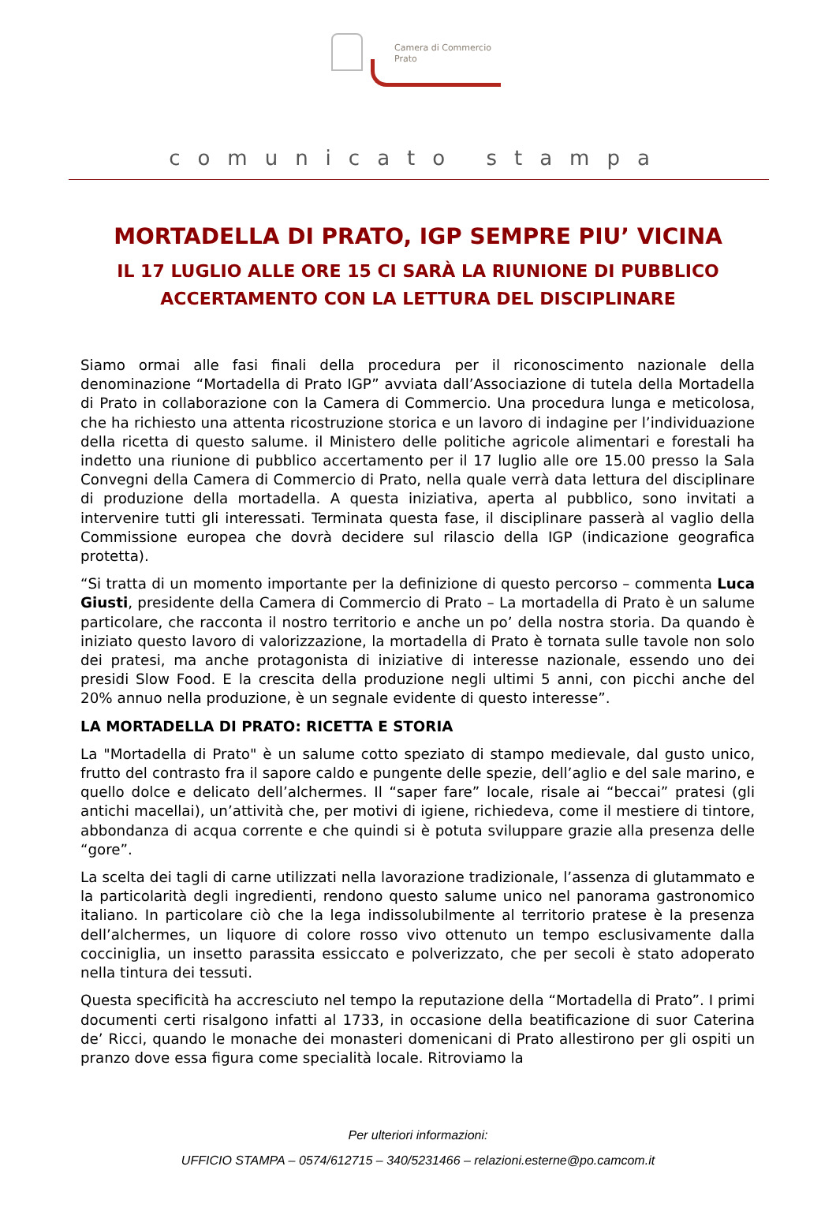Camera di Commercio
Prato
comunicato stampa
MORTADELLA DI PRATO, IGP SEMPRE PIU’ VICINA
IL 17 LUGLIO ALLE ORE 15 CI SARÀ LA RIUNIONE DI PUBBLICO ACCERTAMENTO CON LA LETTURA DEL DISCIPLINARE
Siamo ormai alle fasi finali della procedura per il riconoscimento nazionale della denominazione “Mortadella di Prato IGP” avviata dall’Associazione di tutela della Mortadella di Prato in collaborazione con la Camera di Commercio. Una procedura lunga e meticolosa, che ha richiesto una attenta ricostruzione storica e un lavoro di indagine per l’individuazione della ricetta di questo salume. il Ministero delle politiche agricole alimentari e forestali ha indetto una riunione di pubblico accertamento per il 17 luglio alle ore 15.00 presso la Sala Convegni della Camera di Commercio di Prato, nella quale verrà data lettura del disciplinare di produzione della mortadella. A questa iniziativa, aperta al pubblico, sono invitati a intervenire tutti gli interessati. Terminata questa fase, il disciplinare passerà al vaglio della Commissione europea che dovrà decidere sul rilascio della IGP (indicazione geografica protetta).
“Si tratta di un momento importante per la definizione di questo percorso – commenta Luca Giusti, presidente della Camera di Commercio di Prato – La mortadella di Prato è un salume particolare, che racconta il nostro territorio e anche un po’ della nostra storia. Da quando è iniziato questo lavoro di valorizzazione, la mortadella di Prato è tornata sulle tavole non solo dei pratesi, ma anche protagonista di iniziative di interesse nazionale, essendo uno dei presidi Slow Food. E la crescita della produzione negli ultimi 5 anni, con picchi anche del 20% annuo nella produzione, è un segnale evidente di questo interesse”.
LA MORTADELLA DI PRATO: RICETTA E STORIA
La "Mortadella di Prato" è un salume cotto speziato di stampo medievale, dal gusto unico, frutto del contrasto fra il sapore caldo e pungente delle spezie, dell’aglio e del sale marino, e quello dolce e delicato dell’alchermes. Il “saper fare” locale, risale ai “beccai” pratesi (gli antichi macellai), un’attività che, per motivi di igiene, richiedeva, come il mestiere di tintore, abbondanza di acqua corrente e che quindi si è potuta sviluppare grazie alla presenza delle “gore”.
La scelta dei tagli di carne utilizzati nella lavorazione tradizionale, l’assenza di glutammato e la particolarità degli ingredienti, rendono questo salume unico nel panorama gastronomico italiano. In particolare ciò che la lega indissolubilmente al territorio pratese è la presenza dell’alchermes, un liquore di colore rosso vivo ottenuto un tempo esclusivamente dalla cocciniglia, un insetto parassita essiccato e polverizzato, che per secoli è stato adoperato nella tintura dei tessuti.
Questa specificità ha accresciuto nel tempo la reputazione della “Mortadella di Prato”. I primi documenti certi risalgono infatti al 1733, in occasione della beatificazione di suor Caterina de’ Ricci, quando le monache dei monasteri domenicani di Prato allestirono per gli ospiti un pranzo dove essa figura come specialità locale. Ritroviamo la
Per ulteriori informazioni:
UFFICIO STAMPA – 0574/612715 – 340/5231466 – relazioni.esterne@po.camcom.it